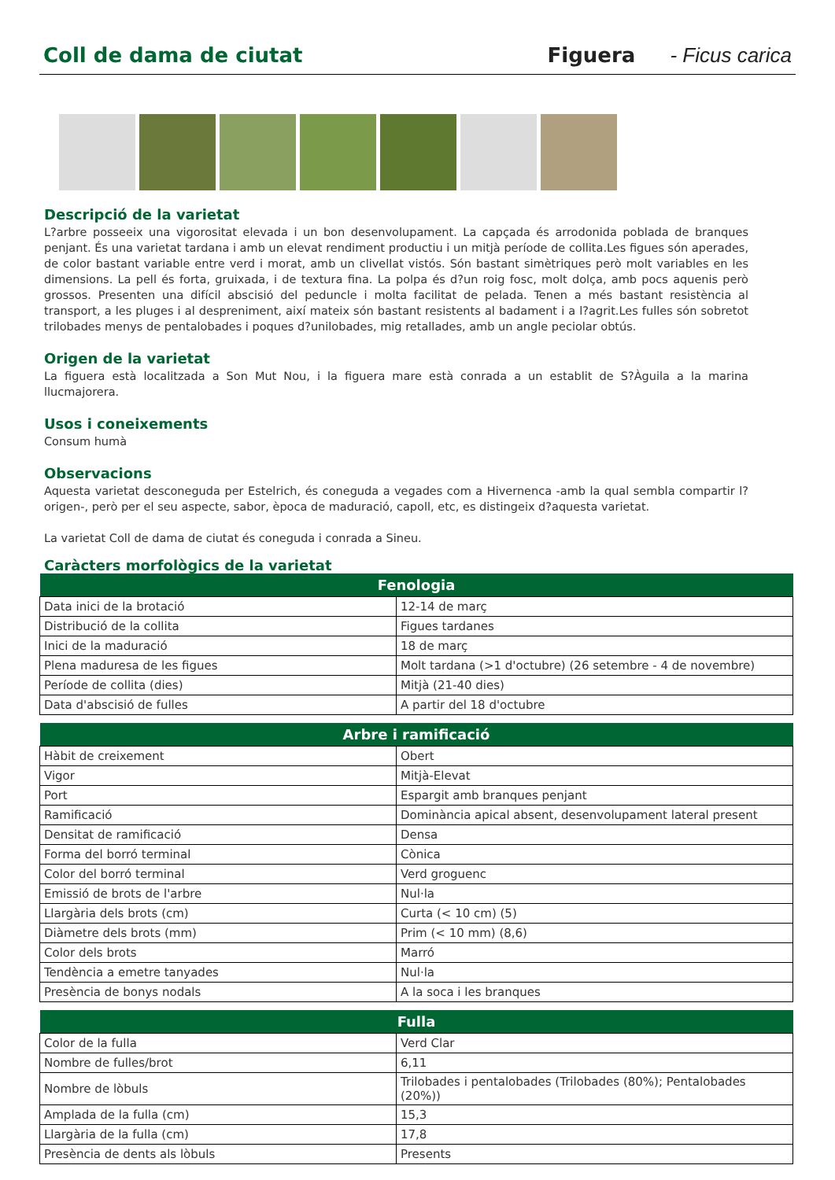Coll de dama de ciutat Figuera - Ficus carica
Descripció de la varietat
L?arbre posseeix una vigorositat elevada i un bon desenvolupament. La capçada és arrodonida poblada de branques penjant. És una varietat tardana i amb un elevat rendiment productiu i un mitjà període de collita.Les figues són aperades, de color bastant variable entre verd i morat, amb un clivellat vistós. Són bastant simètriques però molt variables en les dimensions. La pell és forta, gruixada, i de textura fina. La polpa és d?un roig fosc, molt dolça, amb pocs aquenis però grossos. Presenten una difícil abscisió del peduncle i molta facilitat de pelada. Tenen a més bastant resistència al transport, a les pluges i al despreniment, així mateix són bastant resistents al badament i a l?agrit.Les fulles són sobretot trilobades menys de pentalobades i poques d?unilobades, mig retallades, amb un angle peciolar obtús.
Origen de la varietat
La figuera està localitzada a Son Mut Nou, i la figuera mare està conrada a un establit de S?Àguila a la marina llucmajorera.
Usos i coneixements
Consum humà
Observacions
Aquesta varietat desconeguda per Estelrich, és coneguda a vegades com a Hivernenca -amb la qual sembla compartir l?origen-, però per el seu aspecte, sabor, època de maduració, capoll, etc, es distingeix d?aquesta varietat.
La varietat Coll de dama de ciutat és coneguda i conrada a Sineu.
Caràcters morfològics de la varietat
| Fenologia | |
| --- | --- |
| Data inici de la brotació | 12-14 de març |
| Distribució de la collita | Figues tardanes |
| Inici de la maduració | 18 de març |
| Plena maduresa de les figues | Molt tardana (>1 d'octubre) (26 setembre - 4 de novembre) |
| Període de collita (dies) | Mitjà (21-40 dies) |
| Data d'abscisió de fulles | A partir del 18 d'octubre |
| Arbre i ramificació | |
| --- | --- |
| Hàbit de creixement | Obert |
| Vigor | Mitjà-Elevat |
| Port | Espargit amb branques penjant |
| Ramificació | Dominància apical absent, desenvolupament lateral present |
| Densitat de ramificació | Densa |
| Forma del borró terminal | Cònica |
| Color del borró terminal | Verd groguenc |
| Emissió de brots de l'arbre | Nul·la |
| Llargària dels brots (cm) | Curta (< 10 cm) (5) |
| Diàmetre dels brots (mm) | Prim (< 10 mm) (8,6) |
| Color dels brots | Marró |
| Tendència a emetre tanyades | Nul·la |
| Presència de bonys nodals | A la soca i les branques |
| Fulla | |
| --- | --- |
| Color de la fulla | Verd Clar |
| Nombre de fulles/brot | 6,11 |
| Nombre de lòbuls | Trilobades i pentalobades (Trilobades (80%); Pentalobades (20%)) |
| Amplada de la fulla (cm) | 15,3 |
| Llargària de la fulla (cm) | 17,8 |
| Presència de dents als lòbuls | Presents |